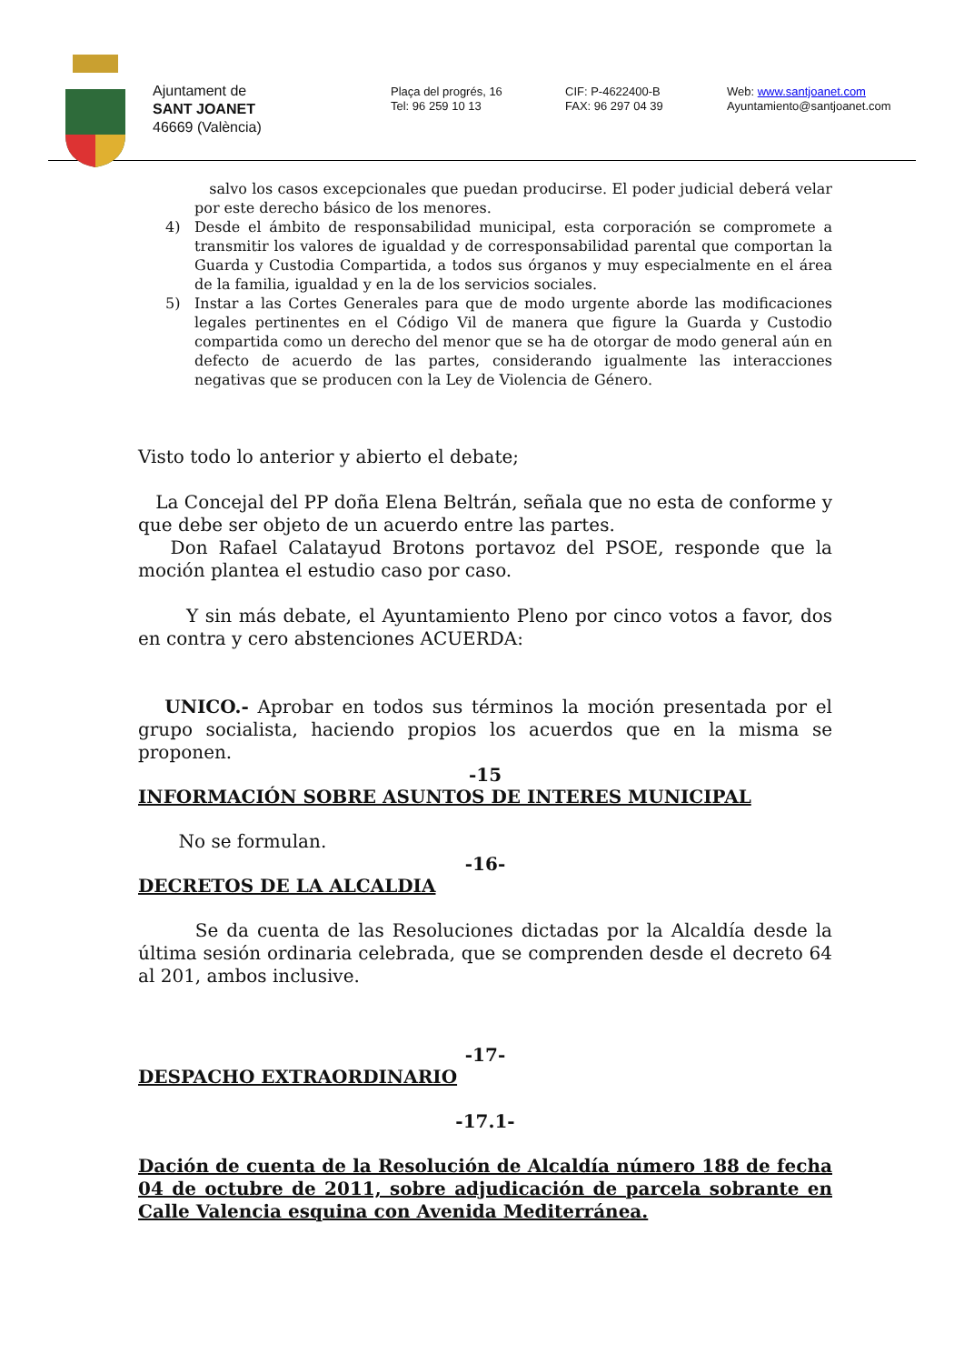Ajuntament de
SANT JOANET
46669 (València)
Plaça del progrés, 16
Tel: 96 259 10 13
CIF: P-4622400-B
FAX: 96 297 04 39
Web: www.santjoanet.com
Ayuntamiento@santjoanet.com
salvo los casos excepcionales que puedan producirse. El poder judicial deberá velar por este derecho básico de los menores.
4) Desde el ámbito de responsabilidad municipal, esta corporación se compromete a transmitir los valores de igualdad y de corresponsabilidad parental que comportan la Guarda y Custodia Compartida, a todos sus órganos y muy especialmente en el área de la familia, igualdad y en la de los servicios sociales.
5) Instar a las Cortes Generales para que de modo urgente aborde las modificaciones legales pertinentes en el Código Vil de manera que figure la Guarda y Custodio compartida como un derecho del menor que se ha de otorgar de modo general aún en defecto de acuerdo de las partes, considerando igualmente las interacciones negativas que se producen con la Ley de Violencia de Género.
Visto todo lo anterior y abierto el debate;
La Concejal del PP doña Elena Beltrán, señala que no esta de conforme y que debe ser objeto de un acuerdo entre las partes.
Don Rafael Calatayud Brotons portavoz del PSOE, responde que la moción plantea el estudio caso por caso.
Y sin más debate, el Ayuntamiento Pleno por cinco votos a favor, dos en contra y cero abstenciones ACUERDA:
UNICO.- Aprobar en todos sus términos la moción presentada por el grupo socialista, haciendo propios los acuerdos que en la misma se proponen.
-15
INFORMACIÓN SOBRE ASUNTOS DE INTERES MUNICIPAL
No se formulan.
-16-
DECRETOS DE LA ALCALDIA
Se da cuenta de las Resoluciones dictadas por la Alcaldía desde la última sesión ordinaria celebrada, que se comprenden desde el decreto 64 al 201, ambos inclusive.
-17-
DESPACHO EXTRAORDINARIO
-17.1-
Dación de cuenta de la Resolución de Alcaldía número 188 de fecha 04 de octubre de 2011, sobre adjudicación de parcela sobrante en Calle Valencia esquina con Avenida Mediterránea.